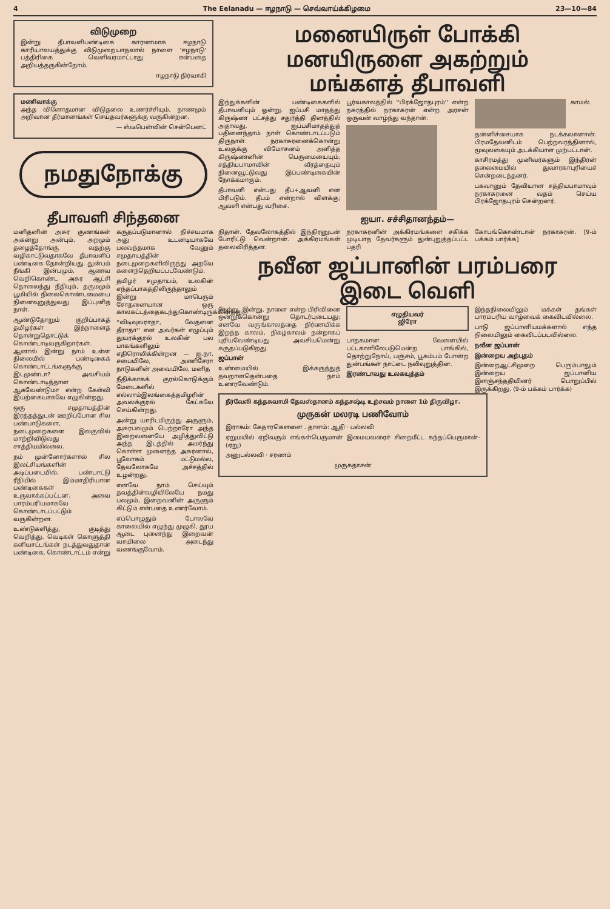4 The Eelanadu — ஈழநாடு — செவ்வாய்க்கிழமை 23—10—84
விடுமுறை
இன்று தீபாவளிபண்டிகை காரணமாக ஈழநாடு காரியாலயத்துக்கு விடுமுறையாதலால் நாளை 'ஈழநாடு' பத்திரிகை வெளிவரமாட்டாது என்பதை அறியத்தருகின்றோம்.
ஈழநாடு நிர்வாகி
மணிவாக்கு
அந்த வினோதமான விடுதலை உணர்ச்சியும், நாணமும் அறிவான தீர்மானங்கள் செய்தவர்களுக்கு வருகின்றன.
— ஸ்டீபென்வின் சென்பெனட்
நமதுநோக்கு
தீபாவளி சிந்தனை
மனிதனின் அசுர குணங்கள் அகன்று அன்பும், அறமும் தழைத்தோங்கு வதற்கு வழிகாட்டுவதாகவே தீபாவளிப் பண்டிகை தோன்றியது. துன்பம் நீங்கி இன்பமும், ஆணவ வெறிகொண்ட அசுர ஆட்சி தொலைந்து நீதியும், தருமமும் பூமியில் நிலைகொண்டமையை நினைவுறுத்துவது இப்புனித நாள்.
ஆண்டுதோறும் குறிப்பாகத் தமிழர்கள் இந்நாளைத் தொன்றுதொட்டுக் கொண்டாடிவருகிறார்கள். ஆனால் இன்று நாம் உள்ள நிலையில் பண்டிகைக் கொண்டாட்டங்களுக்கு இடமுண்டா? அவசியம் கொண்டாடித்தான ஆகவேண்டுமா என்ற கேள்வி இயற்கையாகவே எழுகின்றது.
ஒரு சமுதாயத்தின் இரத்தத்துடன் ஊறிப்போன சில பண்பாடுகளை, நடைமுறைகளை இலகுவில் மாற்றிவிடுவது சாத்தியமில்லை.
நம் முன்னோர்களால் சில இலட்சியங்களின் அடிப்படையில், பண்பாட்டு ரீதியில் இம்மாதிரியான பண்டிகைகள் உருவாக்கப்பட்டன. அவை பாரம்பரியமாகவே கொண்டாடப்பட்டும் வருகின்றன.
உண்டுகளித்து, குடித்து வெறித்து, வெடிகள் கொளுத்தி களியாட்டங்கள் நடத்துவதுதான் பண்டிகை, கொண்டாட்டம் என்று கருதப்படுமானால் நிச்சயமாக அது உடனடியாகவே பலவந்தமாக வேனும் சமுதாயத்தின் நடைமுறைகளிலிருந்து அறவே களைந்தெறியப்படவேண்டும்.
தமிழர் சமுதாயம், உலகின் எந்தப்பாகத்திலிருந்தாலும் இன்று மாபெரும் சோதனையான ஒரு காலகட்டத்தைகடந்துகொண்டிருக்கின்றது.
''விடிவுவராதா, வேதனை தீராதா'' என அவர்கள் எழுப்பும் துயரக்குரல் உலகின் பல பாகங்களிலும் எதிரொலிக்கின்றன — ஐ.நா. சபையிலே, அணிசேரா நாடுகளின் அவையிலே, மனித
நீதிக்காகக் குரல்கொடுக்கும் மேடைகளில் எல்லாம்இலங்கைத்தமிழரின் அவலக்குரல் கேட்கவே செய்கின்றது.
அன்று யாரிடமிருந்து அருளும், அசுரபலமும் பெற்றாரோ அந்த இறைவனையே அழித்துவிட்டு அந்த இடத்தில் அமர்ந்து கொள்ள முனைந்த அசுரனால், பூலோகம் மட்டுமல்ல, தேவலோகமே அச்சத்தில் உழன்றது.
எனவே நாம் செய்யும் தவத்தின்வழியிலேயே நமது பலமும், இறைவனின் அருளும் கிட்டும் என்பதை உணர்வோம்.
எப்பொழுதும் போலவே காலையில் எழுந்து முழுகி, தூய ஆடை புனைந்து இறைவன் வாயிலை அடைந்து வணங்குவோம்.
மனையிருள் போக்கி
மனயிருளை அகற்றும்
மங்களத் தீபாவளி
இந்துக்களின் பண்டிகைகளில் தீபாவளியும் ஒன்று. ஐப்பசி மாதத்து கிருஷ்ண பட்சத்து சதுர்த்தி தினத்தில் அதாவது, ஐப்பசிமாதத்துத் பதினைந்தாம் நாள் கொண்டாடப்படும் திருநாள். நரகாசுரனைக்கொன்று உலகுக்கு விமோசனம் அளித்த கிருஷ்ணனின் பெருமையையும், சத்தியபாமாவின் வீரத்தையும் நினைவூட்டுவது இப்பண்டிகையின் நோக்கமாகும்.
தீபாவளி என்பது தீப+ஆவளி என பிரிபடும். தீபம் என்றால் விளக்கு; ஆவளி என்பது வரிசை.
பூர்வகாலத்தில் ''பிரக்ஜோதபுரம்'' என்ற நகரத்தில் நரகாசுரன் என்ற அரசன் ஒருவன் வாழ்ந்து வந்தான்.
காமல் தன்னிச்சையாக நடக்கலானான். பிரமதேவனிடம் பெற்றவரத்தினால், மூவுலகையும் அடக்கியாள முற்பட்டான்.
காசிரமத்து முனிவர்களும் இந்திரன் தலைமையில் துவாரகாபுரியைச் சென்றடைந்தனர்.
பகவானும் தேவியான சத்தியபாமாவும் நரகாசுரனை வதம் செய்ய பிரக்ஜோதபுரம் சென்றனர்.
ஐயா. சச்சிதானந்தம்—
நிதான். தேவலோகத்தில் இந்திரனுடன் போரிட்டு வென்றான். அக்கிரமங்கள் தலைவிரித்தன.
நரகாசுரனின் அக்கிரமங்களை சகிக்க முடியாத தேவர்களும் துன்புறுத்தப்பட்ட பதரி
கோபங்கொண்டான் நரகாசுரன். [9-ம் பக்கம் பார்க்க]
நவீன ஜப்பானின் பரம்பரை
இடை வெளி
நேற்று, இன்று, நாளை என்ற பிரிவினை ஒன்றுக்கொன்று தொடர்புடையது; எனவே வருங்காலத்தை நிர்ணயிக்க இறந்த காலம், நிகழ்காலம் நன்றாகப் புரியவேண்டியது அவசியமென்று கருதப்படுகிறது.
ஜப்பான்
உண்மையில் இக்கருத்துத் தவறானதென்பதை நாம் உணரவேண்டும்.
எழுதியவர்
ஜிரோ
பாதகமான வேளையில் பட்டகாளிலேபடுமென்ற பாங்கில், தொற்றுநோய், பஞ்சம், பூகம்பம் போன்ற துன்பங்கள் நாட்டை நலிவுறுத்தின.
இரண்டாவது உலகயுத்தம்
இந்தநிலையிலும் மக்கள் தங்கள் பாரம்பரிய வாழ்வைக் கைவிடவில்லை.
பாடு ஜப்பானியமக்களால் எந்த நிலையிலும் கைவிடப்படவில்லை.
நவீன ஜப்பான்
இன்றைய அற்புதம்
இன்றைஆட்சிமுறை பெரும்பாலும் இன்றைய ஜப்பானிய இளஞ்சந்ததியினர் பொறுப்பில் இருக்கிறது. (9-ம் பக்கம் பார்க்க)
நீர்வேலி கந்தசுவாமி தேவஸ்தானம் கந்தசஷ்டி உற்சவம் நாளை 1ம் திருவிழா.
முருகன் மலரடி பணிவோம்
இராகம்: கேதாரகௌளை . தாளம்: ஆதி · பல்லவி
ஏறுமயில் ஏறிவரும் எங்கள்பெருமான் இமையவரைச் சிறைமீட்ட கந்தப்பெருமான்- (ஏறு)
அனுபல்லவி · சரணம்
முருகதாசன்